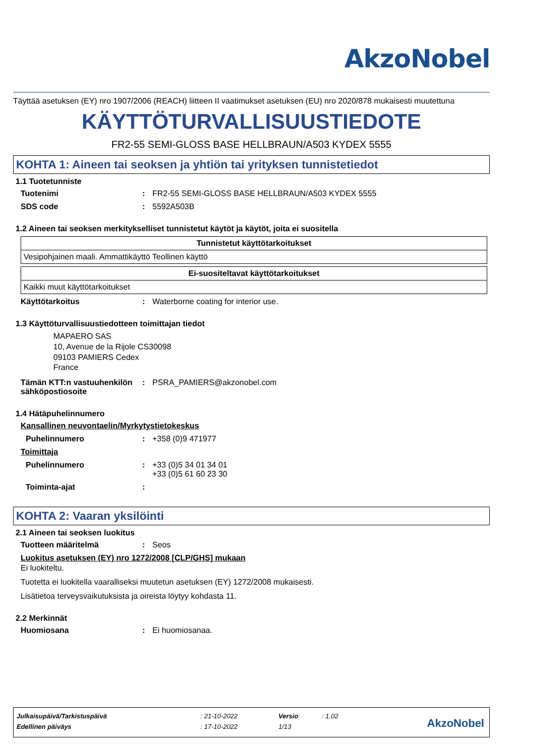AkzoNobel
Täyttää asetuksen (EY) nro 1907/2006 (REACH) liitteen II vaatimukset asetuksen (EU) nro 2020/878 mukaisesti muutettuna
KÄYTTÖTURVALLISUUSTIEDOTE
FR2-55 SEMI-GLOSS BASE HELLBRAUN/A503 KYDEX 5555
KOHTA 1: Aineen tai seoksen ja yhtiön tai yrityksen tunnistetiedot
1.1 Tuotetunniste
Tuotenimi : FR2-55 SEMI-GLOSS BASE HELLBRAUN/A503 KYDEX 5555
SDS code : 5592A503B
1.2 Aineen tai seoksen merkitykselliset tunnistetut käytöt ja käytöt, joita ei suositella
| Tunnistetut käyttötarkoitukset |
| --- |
| Vesipohjainen maali. Ammattikäyttö Teollinen käyttö |
| Ei-suositeltavat käyttötarkoitukset |
| --- |
| Kaikki muut käyttötarkoitukset |
Käyttötarkoitus : Waterborne coating for interior use.
1.3 Käyttöturvallisuustiedotteen toimittajan tiedot
MAPAERO SAS
10, Avenue de la Rijole CS30098
09103 PAMIERS Cedex
France
Tämän KTT:n vastuuhenkilön sähköpostiosoite
: PSRA_PAMIERS@akzonobel.com
1.4 Hätäpuhelinnumero
Kansallinen neuvontaelin/Myrkytystietokeskus
Puhelinnumero : +358 (0)9 471977
Toimittaja
Puhelinnumero : +33 (0)5 34 01 34 01
+33 (0)5 61 60 23 30
Toiminta-ajat :
KOHTA 2: Vaaran yksilöinti
2.1 Aineen tai seoksen luokitus
Tuotteen määritelmä : Seos
Luokitus asetuksen (EY) nro 1272/2008 [CLP/GHS] mukaan
Ei luokiteltu.
Tuotetta ei luokitella vaaralliseksi muutetun asetuksen (EY) 1272/2008 mukaisesti.
Lisätietoa terveysvaikutuksista ja oireista löytyy kohdasta 11.
2.2 Merkinnät
Huomiosana : Ei huomiosanaa.
| Julkaisupäivä/Tarkistuspäivä | : 21-10-2022 | Versio | : 1.02 |
| Edellinen päiväys | : 17-10-2022 | 1/13 | |
AkzoNobel